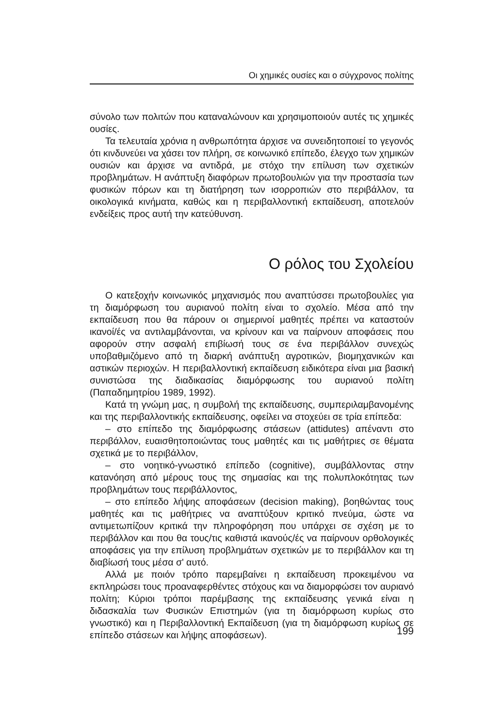Οι χημικές ουσίες και ο σύγχρονος πολίτης
σύνολο των πολιτών που καταναλώνουν και χρησιμοποιούν αυτές τις χημικές ουσίες.
Τα τελευταία χρόνια η ανθρωπότητα άρχισε να συνειδητοποιεί το γεγονός ότι κινδυνεύει να χάσει τον πλήρη, σε κοινωνικό επίπεδο, έλεγχο των χημικών ουσιών και άρχισε να αντιδρά, με στόχο την επίλυση των σχετικών προβλημάτων. Η ανάπτυξη διαφόρων πρωτοβουλιών για την προστασία των φυσικών πόρων και τη διατήρηση των ισορροπιών στο περιβάλλον, τα οικολογικά κινήματα, καθώς και η περιβαλλοντική εκπαίδευση, αποτελούν ενδείξεις προς αυτή την κατεύθυνση.
Ο ρόλος του Σχολείου
Ο κατεξοχήν κοινωνικός μηχανισμός που αναπτύσσει πρωτοβουλίες για τη διαμόρφωση του αυριανού πολίτη είναι το σχολείο. Μέσα από την εκπαίδευση που θα πάρουν οι σημερινοί μαθητές πρέπει να καταστούν ικανοί/ές να αντιλαμβάνονται, να κρίνουν και να παίρνουν αποφάσεις που αφορούν στην ασφαλή επιβίωσή τους σε ένα περιβάλλον συνεχώς υποβαθμιζόμενο από τη διαρκή ανάπτυξη αγροτικών, βιομηχανικών και αστικών περιοχών. Η περιβαλλοντική εκπαίδευση ειδικότερα είναι μια βασική συνιστώσα της διαδικασίας διαμόρφωσης του αυριανού πολίτη (Παπαδημητρίου 1989, 1992).
Κατά τη γνώμη μας, η συμβολή της εκπαίδευσης, συμπεριλαμβανομένης και της περιβαλλοντικής εκπαίδευσης, οφείλει να στοχεύει σε τρία επίπεδα:
– στο επίπεδο της διαμόρφωσης στάσεων (attidutes) απέναντι στο περιβάλλον, ευαισθητοποιώντας τους μαθητές και τις μαθήτριες σε θέματα σχετικά με το περιβάλλον,
– στο νοητικό-γνωστικό επίπεδο (cognitive), συμβάλλοντας στην κατανόηση από μέρους τους της σημασίας και της πολυπλοκότητας των προβλημάτων τους περιβάλλοντος,
– στο επίπεδο λήψης αποφάσεων (decision making), βοηθώντας τους μαθητές και τις μαθήτριες να αναπτύξουν κριτικό πνεύμα, ώστε να αντιμετωπίζουν κριτικά την πληροφόρηση που υπάρχει σε σχέση με το περιβάλλον και που θα τους/τις καθιστά ικανούς/ές να παίρνουν ορθολογικές αποφάσεις για την επίλυση προβλημάτων σχετικών με το περιβάλλον και τη διαβίωσή τους μέσα σ' αυτό.
Αλλά με ποιόν τρόπο παρεμβαίνει η εκπαίδευση προκειμένου να εκπληρώσει τους προαναφερθέντες στόχους και να διαμορφώσει τον αυριανό πολίτη; Κύριοι τρόποι παρέμβασης της εκπαίδευσης γενικά είναι η διδασκαλία των Φυσικών Επιστημών (για τη διαμόρφωση κυρίως στο γνωστικό) και η Περιβαλλοντική Εκπαίδευση (για τη διαμόρφωση κυρίως σε επίπεδο στάσεων και λήψης αποφάσεων).
199